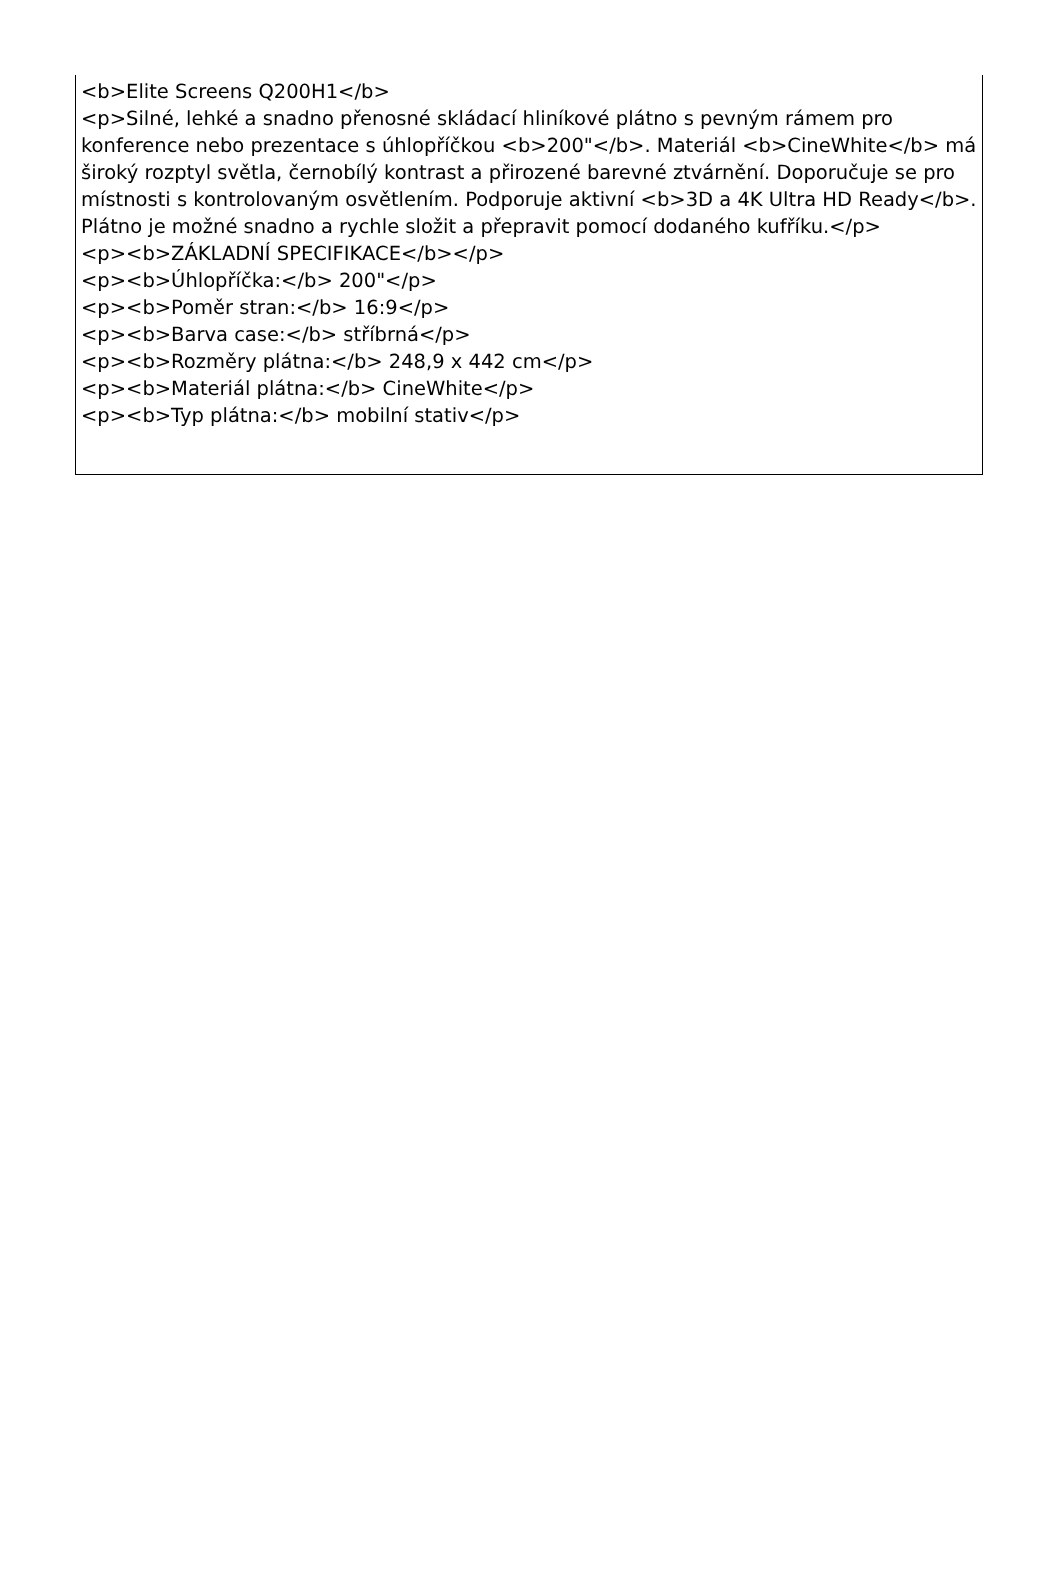<b>Elite Screens Q200H1</b>
<p>Silné, lehké a snadno přenosné skládací hliníkové plátno s pevným rámem pro konference nebo prezentace s úhlopříčkou <b>200"</b>. Materiál <b>CineWhite</b> má široký rozptyl světla, černobílý kontrast a přirozené barevné ztvárnění. Doporučuje se pro místnosti s kontrolovaným osvětlením. Podporuje aktivní <b>3D a 4K Ultra HD Ready</b>. Plátno je možné snadno a rychle složit a přepravit pomocí dodaného kufříku.</p>
<p><b>ZÁKLADNÍ SPECIFIKACE</b></p>
<p><b>Úhlopříčka:</b> 200"</p>
<p><b>Poměr stran:</b> 16:9</p>
<p><b>Barva case:</b> stříbrná</p>
<p><b>Rozměry plátna:</b> 248,9 x 442 cm</p>
<p><b>Materiál plátna:</b> CineWhite</p>
<p><b>Typ plátna:</b> mobilní stativ</p>